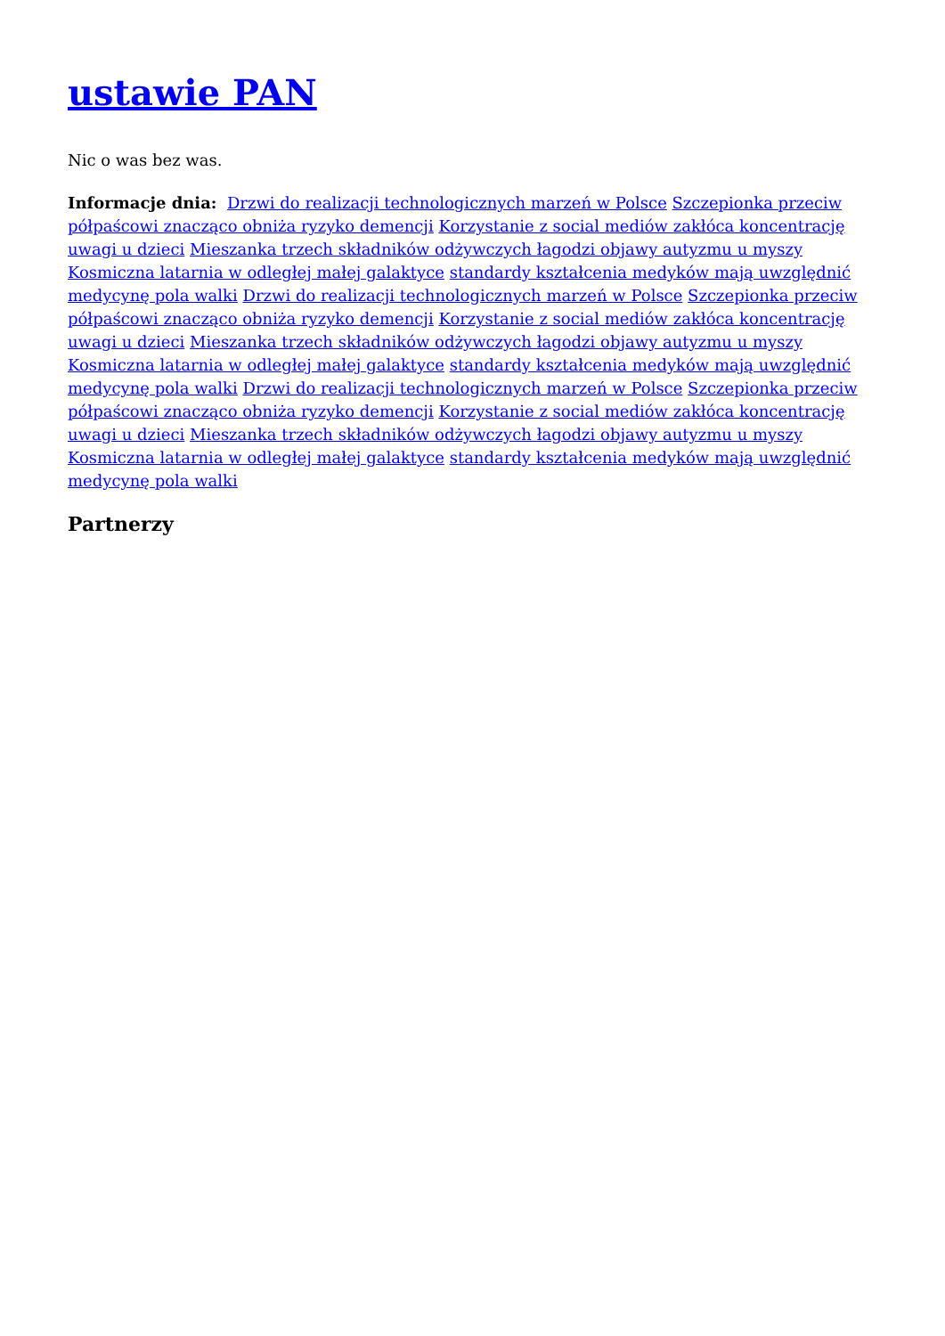ustawie PAN
Nic o was bez was.
Informacje dnia: Drzwi do realizacji technologicznych marzeń w Polsce Szczepionka przeciw półpaścowi znacząco obniża ryzyko demencji Korzystanie z social mediów zakłóca koncentrację uwagi u dzieci Mieszanka trzech składników odżywczych łagodzi objawy autyzmu u myszy Kosmiczna latarnia w odległej małej galaktyce standardy kształcenia medyków mają uwzględnić medycynę pola walki Drzwi do realizacji technologicznych marzeń w Polsce Szczepionka przeciw półpaścowi znacząco obniża ryzyko demencji Korzystanie z social mediów zakłóca koncentrację uwagi u dzieci Mieszanka trzech składników odżywczych łagodzi objawy autyzmu u myszy Kosmiczna latarnia w odległej małej galaktyce standardy kształcenia medyków mają uwzględnić medycynę pola walki Drzwi do realizacji technologicznych marzeń w Polsce Szczepionka przeciw półpaścowi znacząco obniża ryzyko demencji Korzystanie z social mediów zakłóca koncentrację uwagi u dzieci Mieszanka trzech składników odżywczych łagodzi objawy autyzmu u myszy Kosmiczna latarnia w odległej małej galaktyce standardy kształcenia medyków mają uwzględnić medycynę pola walki
Partnerzy